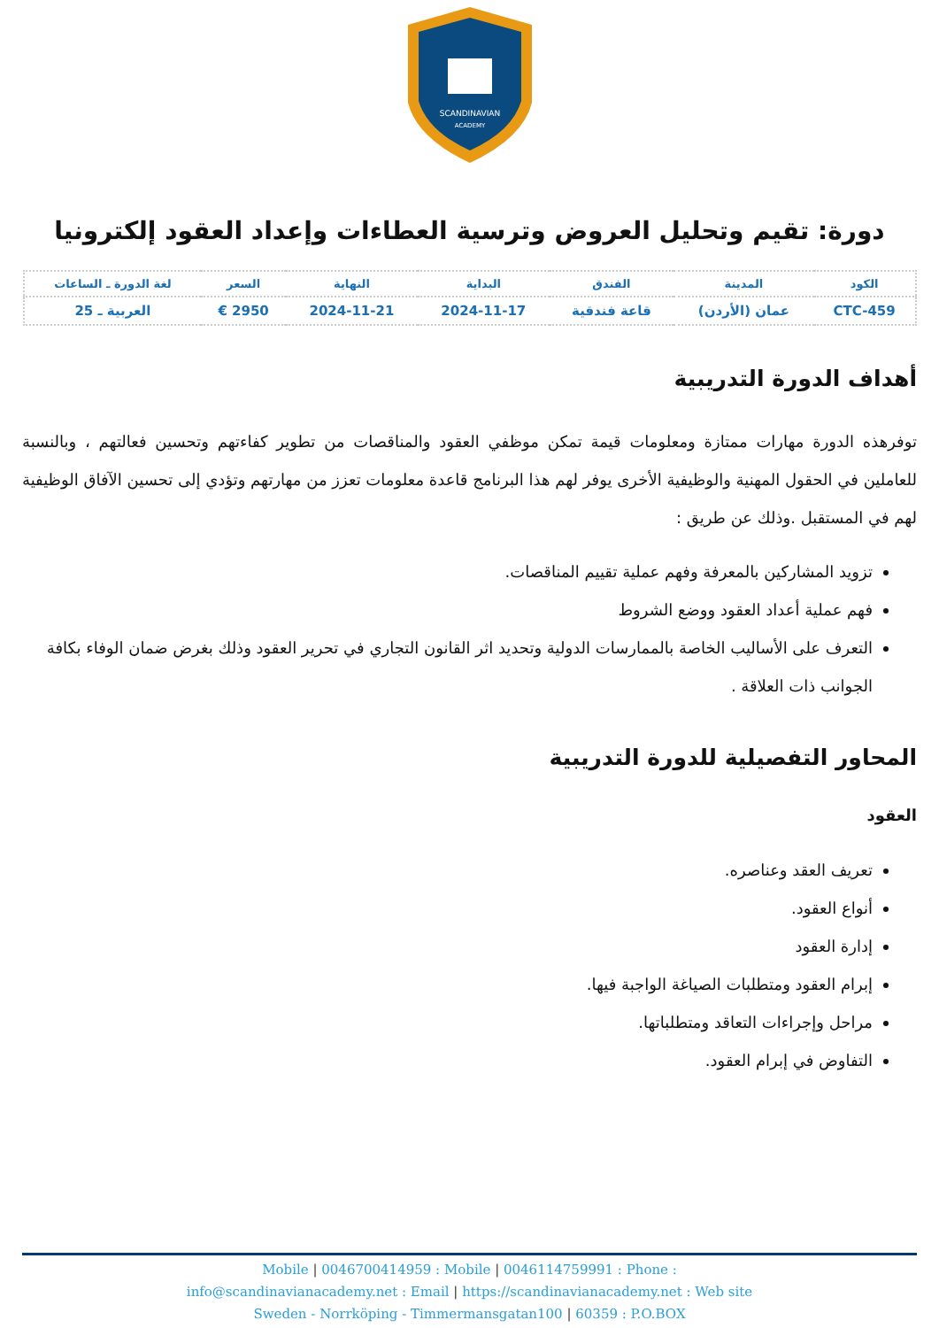SCANDINAVIAN
ACADEMY
دورة: تقيم وتحليل العروض وترسية العطاءات وإعداد العقود إلكترونيا
| الكود | المدينة | الفندق | البداية | النهاية | السعر | لغة الدورة ـ الساعات |
| --- | --- | --- | --- | --- | --- | --- |
| CTC-459 | عمان (الأردن) | قاعة فندقية | 2024-11-17 | 2024-11-21 | 2950 € | العربية ـ 25 |
أهداف الدورة التدريبية
توفرهذه الدورة مهارات ممتازة ومعلومات قيمة تمكن موظفي العقود والمناقصات من تطوير كفاءتهم وتحسين فعالتهم ، وبالنسبة للعاملين في الحقول المهنية والوظيفية الأخرى يوفر لهم هذا البرنامج قاعدة معلومات تعزز من مهارتهم وتؤدي إلى تحسين الآفاق الوظيفية لهم في المستقبل .وذلك عن طريق :
تزويد المشاركين بالمعرفة وفهم عملية تقييم المناقصات.
فهم عملية أعداد العقود ووضع الشروط
التعرف على الأساليب الخاصة بالممارسات الدولية وتحديد اثر القانون التجاري في تحرير العقود وذلك بغرض ضمان الوفاء بكافة الجوانب ذات العلاقة .
المحاور التفصيلية للدورة التدريبية
العقود
تعريف العقد وعناصره.
أنواع العقود.
إدارة العقود
إبرام العقود ومتطلبات الصياغة الواجبة فيها.
مراحل وإجراءات التعاقد ومتطلباتها.
التفاوض في إبرام العقود.
Mobile | 0046700414959 : Mobile | 0046114759991 : Phone :
info@scandinavianacademy.net : Email | https://scandinavianacademy.net : Web site
Sweden - Norrköping - Timmermansgatan100 | 60359 : P.O.BOX